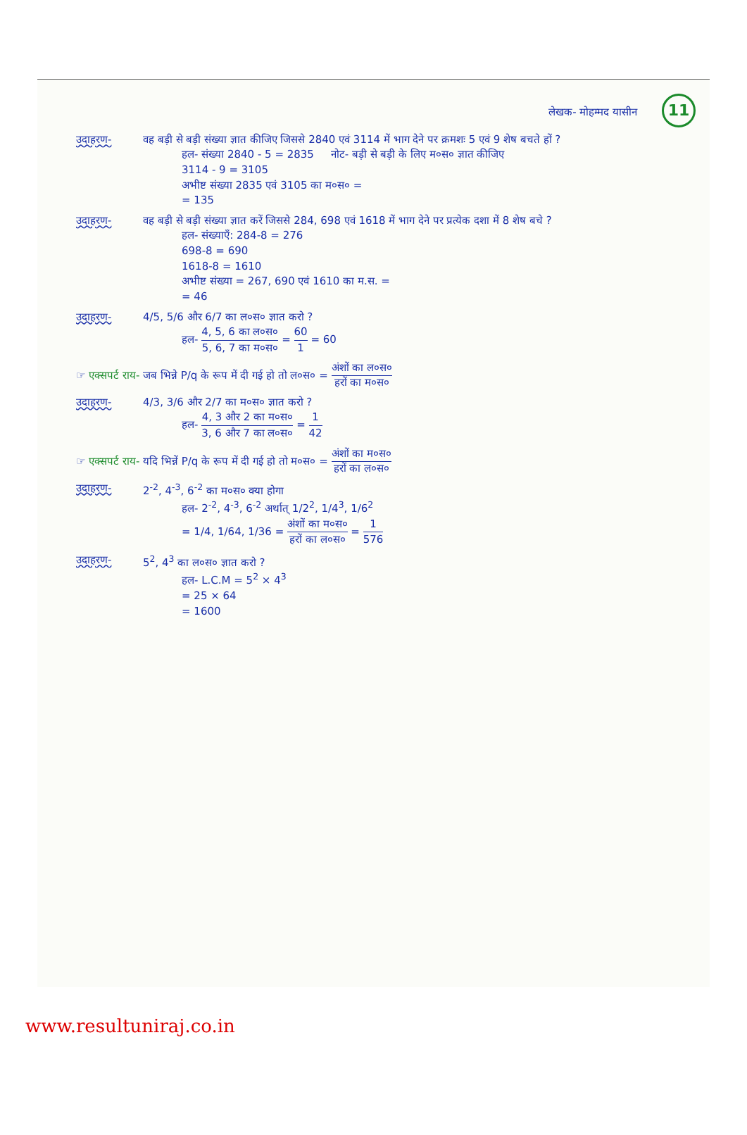लेखक- मोहम्मद यासीन 11
उदाहरण- वह बड़ी से बड़ी संख्या ज्ञात कीजिए जिससे 2840 एवं 3114 में भाग देने पर क्रमशः 5 एवं 9 शेष बचते हों ?
हल- संख्या 2840 - 5 = 2835 नोट- बड़ी से बड़ी के लिए म०स० ज्ञात कीजिए
3114 - 9 = 3105
अभीष्ट संख्या 2835 एवं 3105 का म०स० =
= 135
उदाहरण- वह बड़ी से बड़ी संख्या ज्ञात करें जिससे 284, 698 एवं 1618 में भाग देने पर प्रत्येक दशा में 8 शेष बचे ?
हल- संख्याएँ: 284-8 = 276
698-8 = 690
1618-8 = 1610
अभीष्ट संख्या = 267, 690 एवं 1610 का म.स. =
= 46
उदाहरण- 4/5, 5/6 और 6/7 का ल०स० ज्ञात करो ?
हल- 4, 5, 6 का ल०स० 5, 6, 7 का म०स० = 60 1 = 60
☞ एक्सपर्ट राय- जब भिन्ने P/q के रूप में दी गई हो तो ल०स० = अंशों का ल०स० हरों का म०स०
उदाहरण- 4/3, 3/6 और 2/7 का म०स० ज्ञात करो ?
हल- 4, 3 और 2 का म०स० 3, 6 और 7 का ल०स० = 1 42
☞ एक्सपर्ट राय- यदि भिन्नें P/q के रूप में दी गई हो तो म०स० = अंशों का म०स० हरों का ल०स०
उदाहरण- 2<sup>-2</sup>, 4<sup>-3</sup>, 6<sup>-2</sup> का म०स० क्या होगा
हल- 2<sup>-2</sup>, 4<sup>-3</sup>, 6<sup>-2</sup> अर्थात् 1/2<sup>2</sup>, 1/4<sup>3</sup>, 1/6<sup>2</sup>
= 1/4, 1/64, 1/36 = अंशों का म०स० हरों का ल०स० = 1 576
उदाहरण- 5<sup>2</sup>, 4<sup>3</sup> का ल०स० ज्ञात करो ?
हल- L.C.M = 5<sup>2</sup> × 4<sup>3</sup>
= 25 × 64
= 1600
www.resultuniraj.co.in